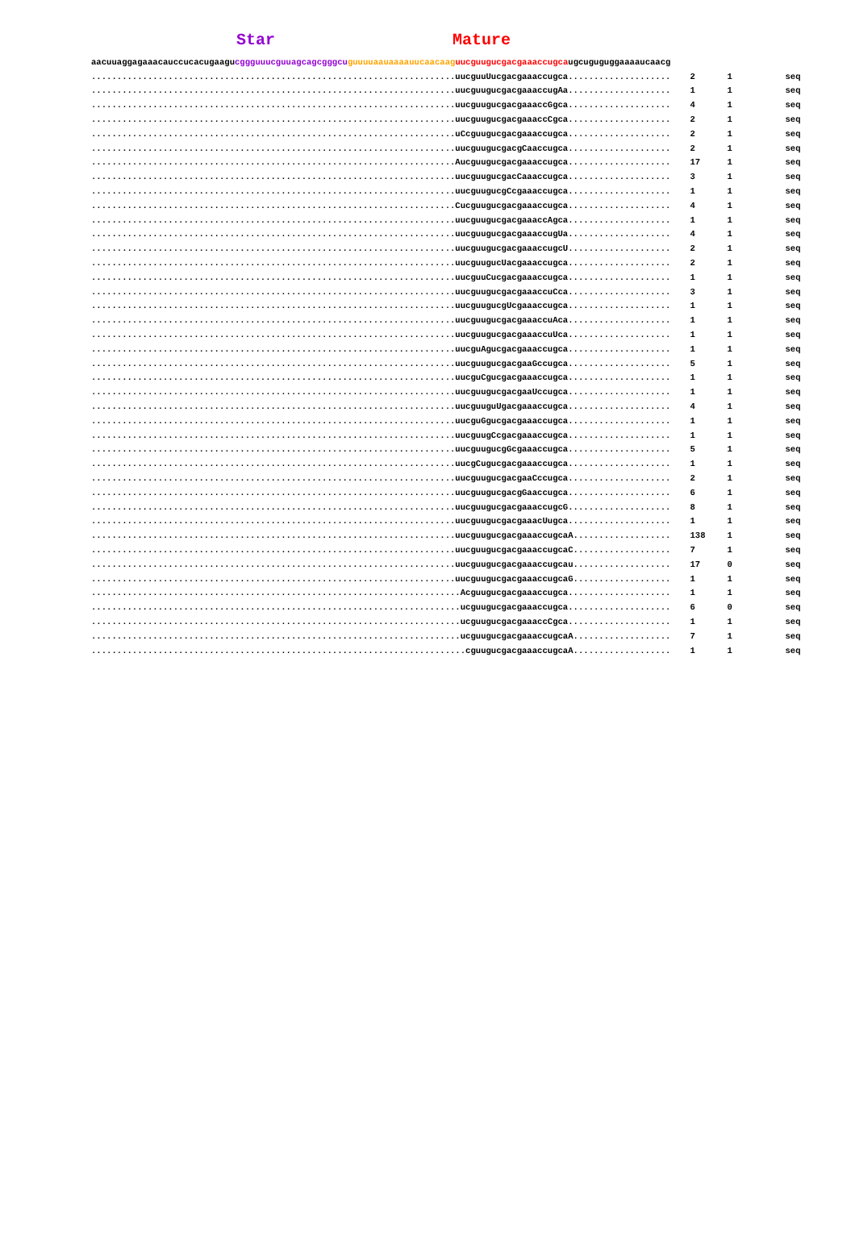Star Mature
| aacuuaggagaaacauccucacugaagu cggguuucguuagcagcgggcu guuuuaauaaaauucaacaag uucguugucgacgaaaccugca ugcuguguggaaaaucaacg | | | |
| .......................................................................uucguuUucgacgaaaccugca.................... | 2 | 1 | seq |
| .......................................................................uucguugucgacgaaaccugAa.................... | 1 | 1 | seq |
| .......................................................................uucguugucgacgaaaccGgca.................... | 4 | 1 | seq |
| .......................................................................uucguugucgacgaaaccCgca.................... | 2 | 1 | seq |
| .......................................................................uCcguugucgacgaaaccugca.................... | 2 | 1 | seq |
| .......................................................................uucguugucgacgCaaccugca.................... | 2 | 1 | seq |
| .......................................................................Aucguugucgacgaaaccugca.................... | 17 | 1 | seq |
| .......................................................................uucguugucgacCaaaccugca.................... | 3 | 1 | seq |
| .......................................................................uucguugucgCcgaaaccugca.................... | 1 | 1 | seq |
| .......................................................................Cucguugucgacgaaaccugca.................... | 4 | 1 | seq |
| .......................................................................uucguugucgacgaaaccAgca.................... | 1 | 1 | seq |
| .......................................................................uucguugucgacgaaaccugUa.................... | 4 | 1 | seq |
| .......................................................................uucguugucgacgaaaccugcU.................... | 2 | 1 | seq |
| .......................................................................uucguugucUacgaaaccugca.................... | 2 | 1 | seq |
| .......................................................................uucguuCucgacgaaaccugca.................... | 1 | 1 | seq |
| .......................................................................uucguugucgacgaaaccuCca.................... | 3 | 1 | seq |
| .......................................................................uucguugucgUcgaaaccugca.................... | 1 | 1 | seq |
| .......................................................................uucguugucgacgaaaccuAca.................... | 1 | 1 | seq |
| .......................................................................uucguugucgacgaaaccuUca.................... | 1 | 1 | seq |
| .......................................................................uucguAgucgacgaaaccugca.................... | 1 | 1 | seq |
| .......................................................................uucguugucgacgaaGccugca.................... | 5 | 1 | seq |
| .......................................................................uucguCgucgacgaaaccugca.................... | 1 | 1 | seq |
| .......................................................................uucguugucgacgaaUccugca.................... | 1 | 1 | seq |
| .......................................................................uucguuguUgacgaaaccugca.................... | 4 | 1 | seq |
| .......................................................................uucguGgucgacgaaaccugca.................... | 1 | 1 | seq |
| .......................................................................uucguugCcgacgaaaccugca.................... | 1 | 1 | seq |
| .......................................................................uucguugucgGcgaaaccugca.................... | 5 | 1 | seq |
| .......................................................................uucgCugucgacgaaaccugca.................... | 1 | 1 | seq |
| .......................................................................uucguugucgacgaaCccugca.................... | 2 | 1 | seq |
| .......................................................................uucguugucgacgGaaccugca.................... | 6 | 1 | seq |
| .......................................................................uucguugucgacgaaaccugcG.................... | 8 | 1 | seq |
| .......................................................................uucguugucgacgaaacUugca.................... | 1 | 1 | seq |
| .......................................................................uucguugucgacgaaaccugcaA................... | 138 | 1 | seq |
| .......................................................................uucguugucgacgaaaccugcaC................... | 7 | 1 | seq |
| .......................................................................uucguugucgacgaaaccugcau................... | 17 | 0 | seq |
| .......................................................................uucguugucgacgaaaccugcaG................... | 1 | 1 | seq |
| ........................................................................Acguugucgacgaaaccugca.................... | 1 | 1 | seq |
| ........................................................................ucguugucgacgaaaccugca.................... | 6 | 0 | seq |
| ........................................................................ucguugucgacgaaaccCgca.................... | 1 | 1 | seq |
| ........................................................................ucguugucgacgaaaccugcaA................... | 7 | 1 | seq |
| .........................................................................cguugucgacgaaaccugcaA................... | 1 | 1 | seq |